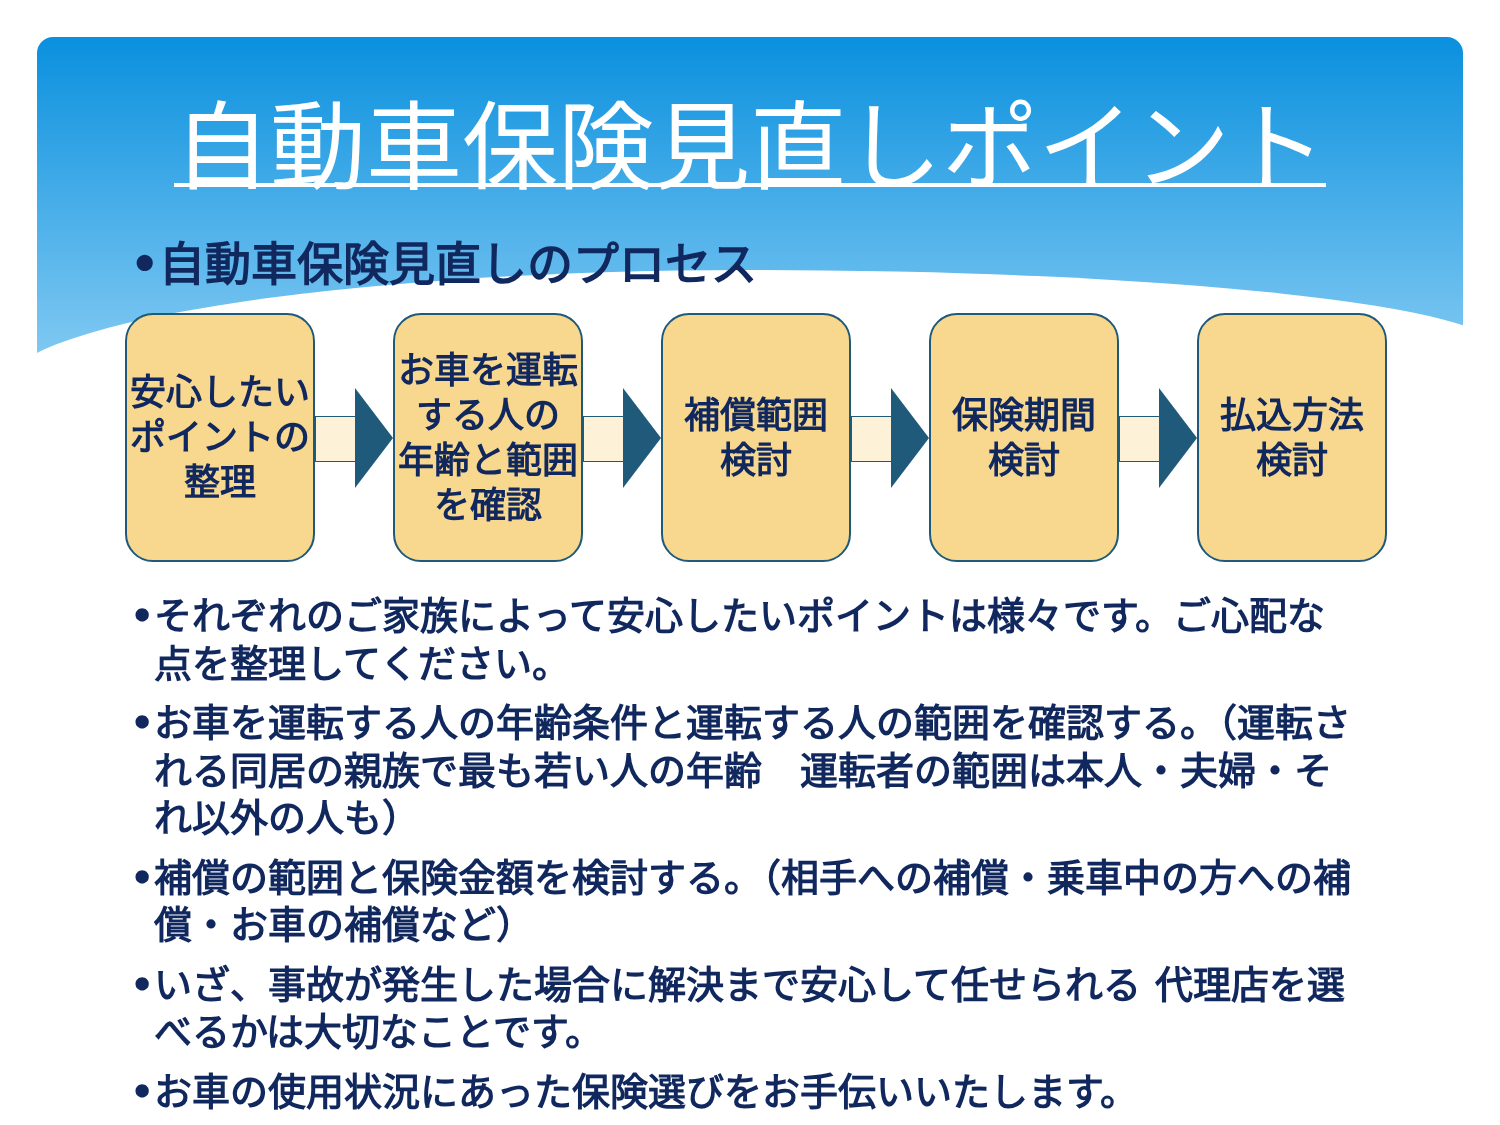自動車保険見直しポイント
•自動車保険見直しのプロセス
安心したい
ポイントの
整理
お車を運転
する人の
年齢と範囲
を確認
補償範囲
検討
保険期間
検討
払込方法
検討
•それぞれのご家族によって安心したいポイントは様々です。ご心配な点を整理してください。
•お車を運転する人の年齢条件と運転する人の範囲を確認する。（運転される同居の親族で最も若い人の年齢　運転者の範囲は本人・夫婦・それ以外の人も）
•補償の範囲と保険金額を検討する。（相手への補償・乗車中の方への補償・お車の補償など）
•いざ、事故が発生した場合に解決まで安心して任せられる 代理店を選べるかは大切なことです。
•お車の使用状況にあった保険選びをお手伝いいたします。